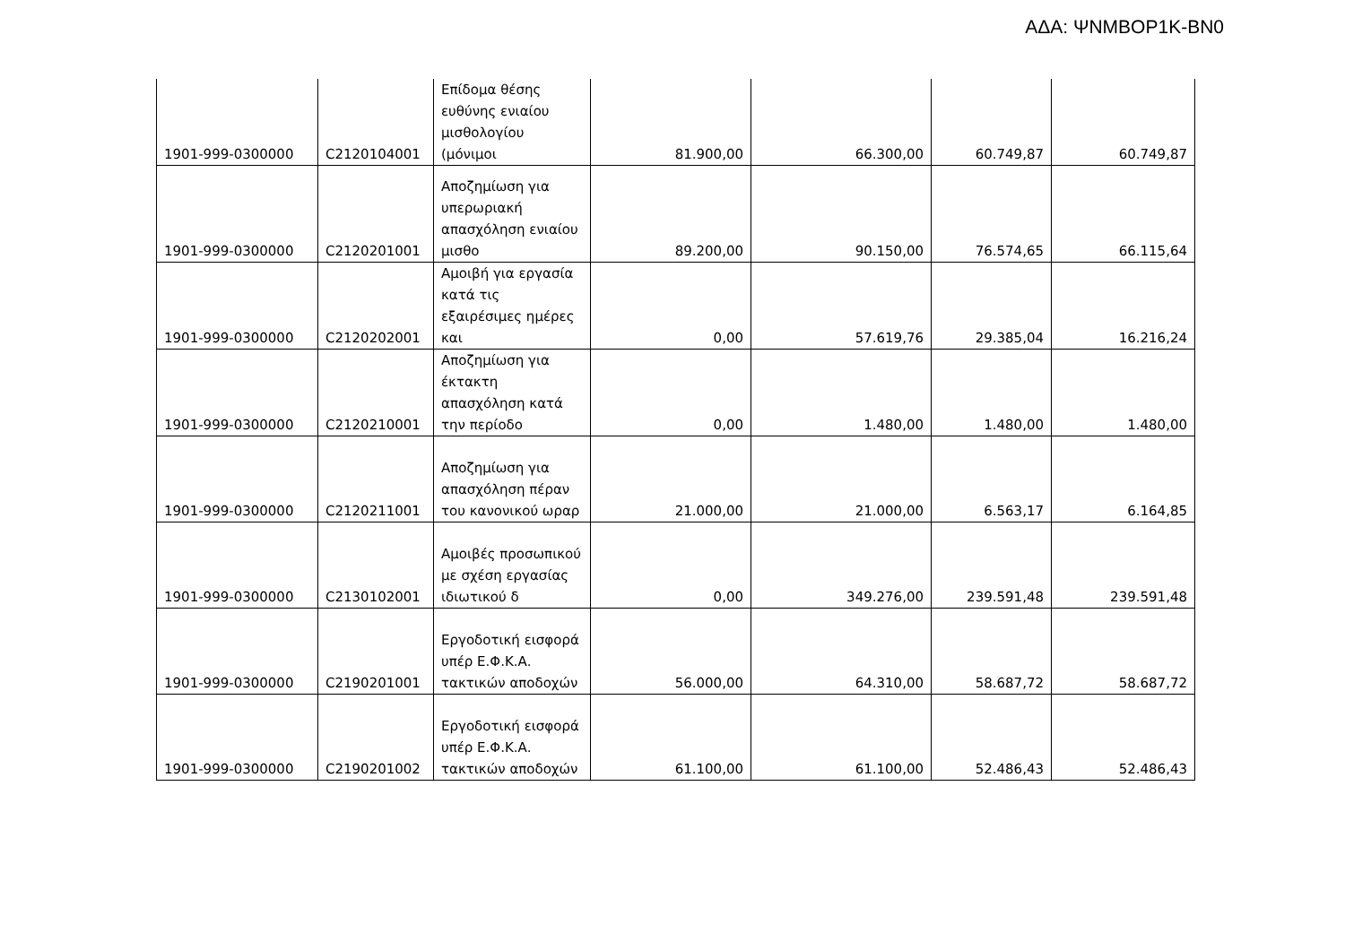ΑΔΑ: ΨΝΜΒΟΡ1Κ-ΒΝ0
| 1901-999-0300000 | C2120104001 | Επίδομα θέσης ευθύνης ενιαίου μισθολογίου (μόνιμοι | 81.900,00 | 66.300,00 | 60.749,87 | 60.749,87 |
| 1901-999-0300000 | C2120201001 | Αποζημίωση για υπερωριακή απασχόληση ενιαίου μισθο | 89.200,00 | 90.150,00 | 76.574,65 | 66.115,64 |
| 1901-999-0300000 | C2120202001 | Αμοιβή για εργασία κατά τις εξαιρέσιμες ημέρες και | 0,00 | 57.619,76 | 29.385,04 | 16.216,24 |
| 1901-999-0300000 | C2120210001 | Αποζημίωση για έκτακτη απασχόληση κατά την περίοδο | 0,00 | 1.480,00 | 1.480,00 | 1.480,00 |
| 1901-999-0300000 | C2120211001 | Αποζημίωση για απασχόληση πέραν του κανονικού ωραρ | 21.000,00 | 21.000,00 | 6.563,17 | 6.164,85 |
| 1901-999-0300000 | C2130102001 | Αμοιβές προσωπικού με σχέση εργασίας ιδιωτικού δ | 0,00 | 349.276,00 | 239.591,48 | 239.591,48 |
| 1901-999-0300000 | C2190201001 | Εργοδοτική εισφορά υπέρ Ε.Φ.Κ.Α. τακτικών αποδοχών | 56.000,00 | 64.310,00 | 58.687,72 | 58.687,72 |
| 1901-999-0300000 | C2190201002 | Εργοδοτική εισφορά υπέρ Ε.Φ.Κ.Α. τακτικών αποδοχών | 61.100,00 | 61.100,00 | 52.486,43 | 52.486,43 |